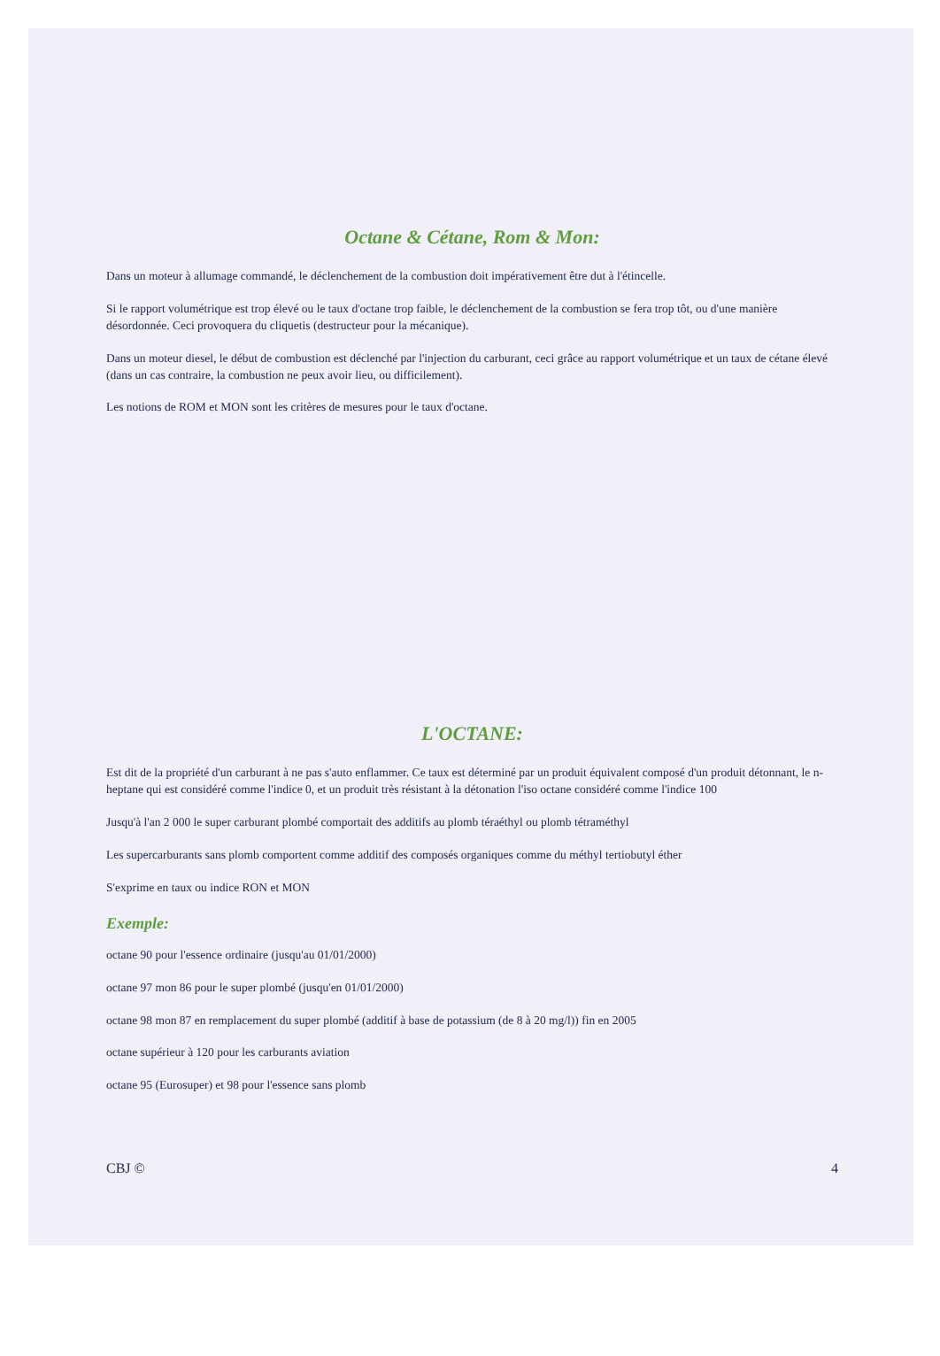Octane & Cétane, Rom & Mon:
Dans un moteur à allumage commandé, le déclenchement de la combustion doit impérativement être dut à l'étincelle.
Si le rapport volumétrique est trop élevé ou le taux d'octane trop faible, le déclenchement de la combustion se fera trop tôt, ou d'une manière désordonnée. Ceci provoquera du cliquetis (destructeur pour la mécanique).
Dans un moteur diesel, le début de combustion est déclenché par l'injection du carburant, ceci grâce au rapport volumétrique et un taux de cétane élevé (dans un cas contraire, la combustion ne peux avoir lieu, ou difficilement).
Les notions de ROM et MON sont les critères de mesures pour le taux d'octane.
L'OCTANE:
Est dit de la propriété d'un carburant à ne pas s'auto enflammer. Ce taux est déterminé par un produit équivalent composé d'un produit détonnant, le n-heptane qui est considéré comme l'indice 0, et un produit très résistant à la détonation l'iso octane considéré comme l'indice 100
Jusqu'à l'an 2 000 le super carburant plombé comportait des additifs au plomb téraéthyl ou plomb tétraméthyl
Les supercarburants sans plomb comportent comme additif des composés organiques comme du méthyl tertiobutyl éther
S'exprime en taux ou indice RON et MON
Exemple:
octane 90 pour l'essence ordinaire (jusqu'au 01/01/2000)
octane 97 mon 86 pour le super plombé (jusqu'en 01/01/2000)
octane 98 mon 87 en remplacement du super plombé (additif à base de potassium (de 8 à 20 mg/l)) fin en 2005
octane supérieur à 120 pour les carburants aviation
octane 95 (Eurosuper) et 98 pour l'essence sans plomb
CBJ © 4